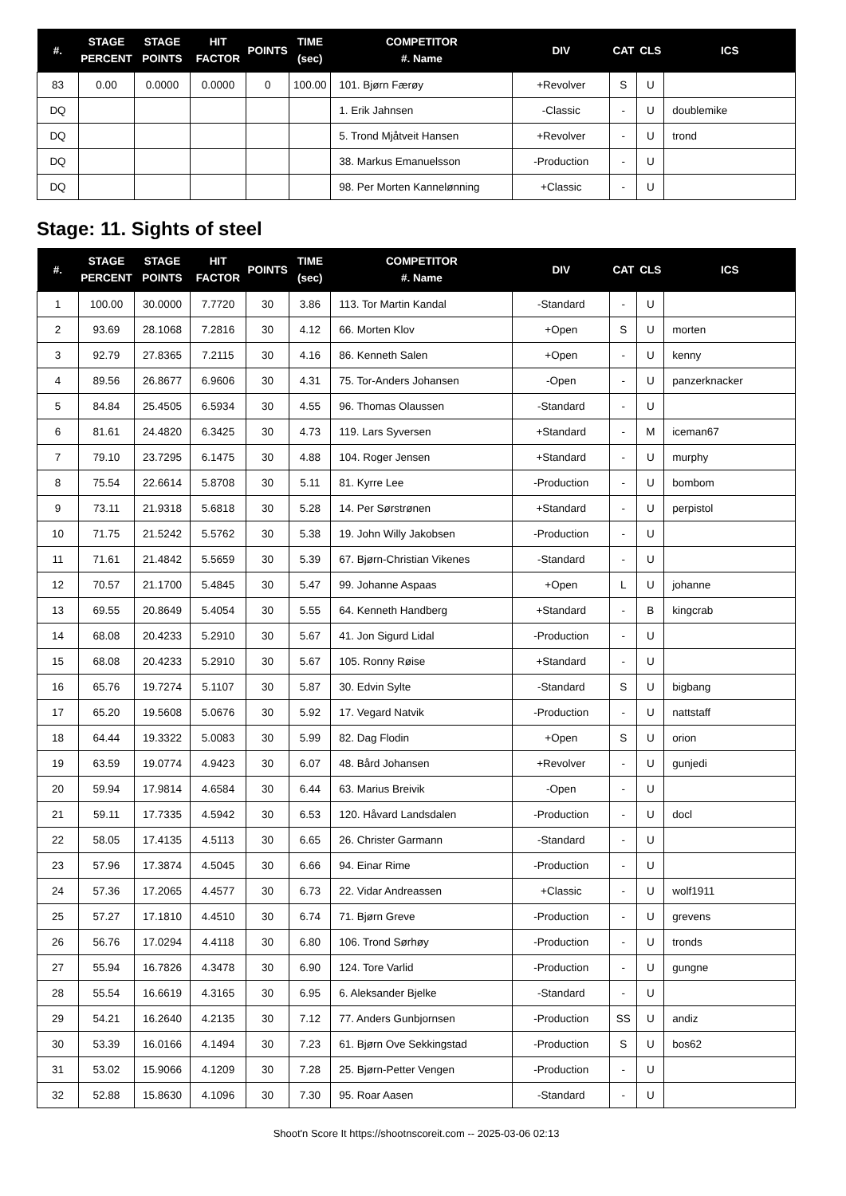| #. | STAGE PERCENT | STAGE POINTS | HIT FACTOR | POINTS | TIME (sec) | COMPETITOR #. Name | DIV | CAT | CLS | ICS |
| --- | --- | --- | --- | --- | --- | --- | --- | --- | --- | --- |
| 83 | 0.00 | 0.0000 | 0.0000 | 0 | 100.00 | 101. Bjørn Færøy | +Revolver | S | U | |
| DQ | | | | | | 1. Erik Jahnsen | -Classic | - | U | doublemike |
| DQ | | | | | | 5. Trond Mjåtveit Hansen | +Revolver | - | U | trond |
| DQ | | | | | | 38. Markus Emanuelsson | -Production | - | U | |
| DQ | | | | | | 98. Per Morten Kannelønning | +Classic | - | U | |
Stage: 11. Sights of steel
| #. | STAGE PERCENT | STAGE POINTS | HIT FACTOR | POINTS | TIME (sec) | COMPETITOR #. Name | DIV | CAT | CLS | ICS |
| --- | --- | --- | --- | --- | --- | --- | --- | --- | --- | --- |
| 1 | 100.00 | 30.0000 | 7.7720 | 30 | 3.86 | 113. Tor Martin Kandal | -Standard | - | U | |
| 2 | 93.69 | 28.1068 | 7.2816 | 30 | 4.12 | 66. Morten Klov | +Open | S | U | morten |
| 3 | 92.79 | 27.8365 | 7.2115 | 30 | 4.16 | 86. Kenneth Salen | +Open | - | U | kenny |
| 4 | 89.56 | 26.8677 | 6.9606 | 30 | 4.31 | 75. Tor-Anders Johansen | -Open | - | U | panzerknacker |
| 5 | 84.84 | 25.4505 | 6.5934 | 30 | 4.55 | 96. Thomas Olaussen | -Standard | - | U | |
| 6 | 81.61 | 24.4820 | 6.3425 | 30 | 4.73 | 119. Lars Syversen | +Standard | - | M | iceman67 |
| 7 | 79.10 | 23.7295 | 6.1475 | 30 | 4.88 | 104. Roger Jensen | +Standard | - | U | murphy |
| 8 | 75.54 | 22.6614 | 5.8708 | 30 | 5.11 | 81. Kyrre Lee | -Production | - | U | bombom |
| 9 | 73.11 | 21.9318 | 5.6818 | 30 | 5.28 | 14. Per Sørstrønen | +Standard | - | U | perpistol |
| 10 | 71.75 | 21.5242 | 5.5762 | 30 | 5.38 | 19. John Willy Jakobsen | -Production | - | U | |
| 11 | 71.61 | 21.4842 | 5.5659 | 30 | 5.39 | 67. Bjørn-Christian Vikenes | -Standard | - | U | |
| 12 | 70.57 | 21.1700 | 5.4845 | 30 | 5.47 | 99. Johanne Aspaas | +Open | L | U | johanne |
| 13 | 69.55 | 20.8649 | 5.4054 | 30 | 5.55 | 64. Kenneth Handberg | +Standard | - | B | kingcrab |
| 14 | 68.08 | 20.4233 | 5.2910 | 30 | 5.67 | 41. Jon Sigurd Lidal | -Production | - | U | |
| 15 | 68.08 | 20.4233 | 5.2910 | 30 | 5.67 | 105. Ronny Røise | +Standard | - | U | |
| 16 | 65.76 | 19.7274 | 5.1107 | 30 | 5.87 | 30. Edvin Sylte | -Standard | S | U | bigbang |
| 17 | 65.20 | 19.5608 | 5.0676 | 30 | 5.92 | 17. Vegard Natvik | -Production | - | U | nattstaff |
| 18 | 64.44 | 19.3322 | 5.0083 | 30 | 5.99 | 82. Dag Flodin | +Open | S | U | orion |
| 19 | 63.59 | 19.0774 | 4.9423 | 30 | 6.07 | 48. Bård Johansen | +Revolver | - | U | gunjedi |
| 20 | 59.94 | 17.9814 | 4.6584 | 30 | 6.44 | 63. Marius Breivik | -Open | - | U | |
| 21 | 59.11 | 17.7335 | 4.5942 | 30 | 6.53 | 120. Håvard Landsdalen | -Production | - | U | docl |
| 22 | 58.05 | 17.4135 | 4.5113 | 30 | 6.65 | 26. Christer Garmann | -Standard | - | U | |
| 23 | 57.96 | 17.3874 | 4.5045 | 30 | 6.66 | 94. Einar Rime | -Production | - | U | |
| 24 | 57.36 | 17.2065 | 4.4577 | 30 | 6.73 | 22. Vidar Andreassen | +Classic | - | U | wolf1911 |
| 25 | 57.27 | 17.1810 | 4.4510 | 30 | 6.74 | 71. Bjørn Greve | -Production | - | U | grevens |
| 26 | 56.76 | 17.0294 | 4.4118 | 30 | 6.80 | 106. Trond Sørhøy | -Production | - | U | tronds |
| 27 | 55.94 | 16.7826 | 4.3478 | 30 | 6.90 | 124. Tore Varlid | -Production | - | U | gungne |
| 28 | 55.54 | 16.6619 | 4.3165 | 30 | 6.95 | 6. Aleksander Bjelke | -Standard | - | U | |
| 29 | 54.21 | 16.2640 | 4.2135 | 30 | 7.12 | 77. Anders Gunbjornsen | -Production | SS | U | andiz |
| 30 | 53.39 | 16.0166 | 4.1494 | 30 | 7.23 | 61. Bjørn Ove Sekkingstad | -Production | S | U | bos62 |
| 31 | 53.02 | 15.9066 | 4.1209 | 30 | 7.28 | 25. Bjørn-Petter Vengen | -Production | - | U | |
| 32 | 52.88 | 15.8630 | 4.1096 | 30 | 7.30 | 95. Roar Aasen | -Standard | - | U | |
Shoot'n Score It https://shootnscoreit.com -- 2025-03-06 02:13